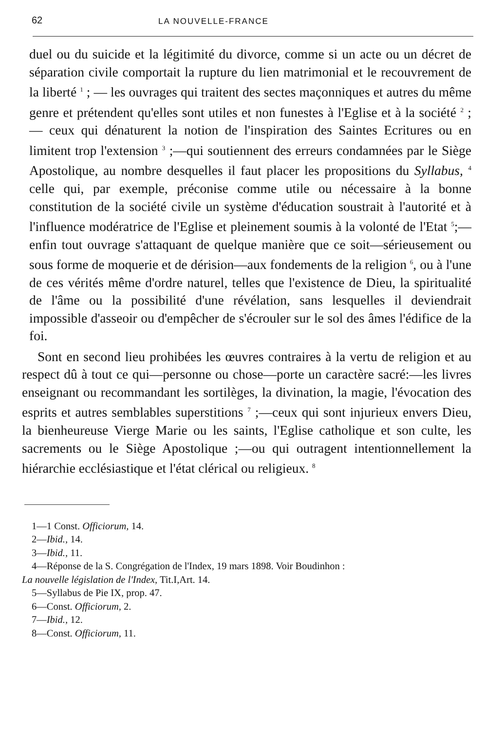62 LA NOUVELLE-FRANCE
duel ou du suicide et la légitimité du divorce, comme si un acte ou un décret de séparation civile comportait la rupture du lien matrimonial et le recouvrement de la liberté <sup>1</sup> ; — les ouvrages qui traitent des sectes maçonniques et autres du même genre et prétendent qu'elles sont utiles et non funestes à l'Eglise et à la société <sup>2</sup> ; — ceux qui dénaturent la notion de l'inspiration des Saintes Ecritures ou en limitent trop l'extension <sup>3</sup> ;—qui soutiennent des erreurs condamnées par le Siège Apostolique, au nombre desquelles il faut placer les propositions du Syllabus, <sup>4</sup> celle qui, par exemple, préconise comme utile ou nécessaire à la bonne constitution de la société civile un système d'éducation soustrait à l'autorité et à l'influence modératrice de l'Eglise et pleinement soumis à la volonté de l'Etat <sup>5</sup>;—enfin tout ouvrage s'attaquant de quelque manière que ce soit—sérieusement ou sous forme de moquerie et de dérision—aux fondements de la religion <sup>6</sup>, ou à l'une de ces vérités même d'ordre naturel, telles que l'existence de Dieu, la spiritualité de l'âme ou la possibilité d'une révélation, sans lesquelles il deviendrait impossible d'asseoir ou d'empêcher de s'écrouler sur le sol des âmes l'édifice de la foi.
Sont en second lieu prohibées les œuvres contraires à la vertu de religion et au respect dû à tout ce qui—personne ou chose—porte un caractère sacré:—les livres enseignant ou recommandant les sortilèges, la divination, la magie, l'évocation des esprits et autres semblables superstitions <sup>7</sup> ;—ceux qui sont injurieux envers Dieu, la bienheureuse Vierge Marie ou les saints, l'Eglise catholique et son culte, les sacrements ou le Siège Apostolique ;—ou qui outragent intentionnellement la hiérarchie ecclésiastique et l'état clérical ou religieux. <sup>8</sup>
1—1 Const. Officiorum, 14.
2—Ibid., 14.
3—Ibid., 11.
4—Réponse de la S. Congrégation de l'Index, 19 mars 1898. Voir Boudinhon :
La nouvelle législation de l'Index, Tit.I,Art. 14.
5—Syllabus de Pie IX, prop. 47.
6—Const. Officiorum, 2.
7—Ibid., 12.
8—Const. Officiorum, 11.